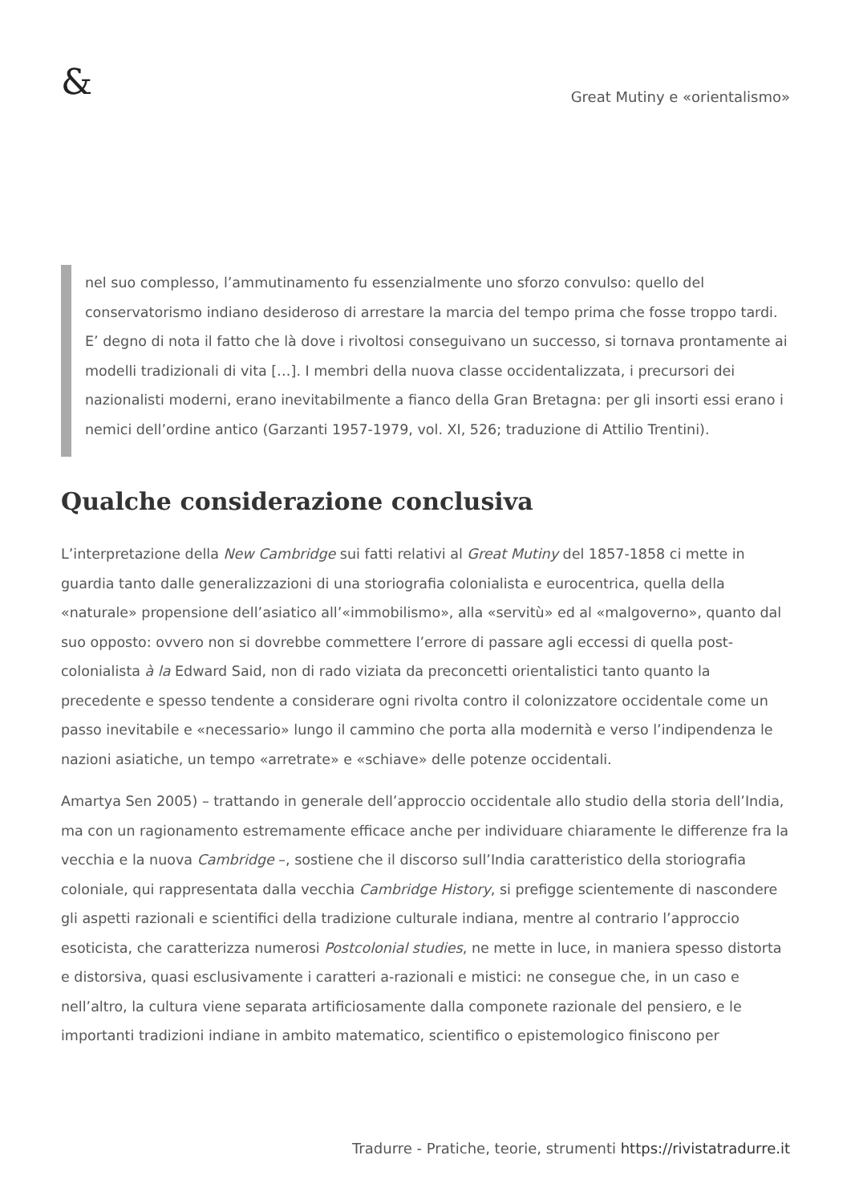&
Great Mutiny e «orientalismo»
nel suo complesso, l’ammutinamento fu essenzialmente uno sforzo convulso: quello del conservatorismo indiano desideroso di arrestare la marcia del tempo prima che fosse troppo tardi. E’ degno di nota il fatto che là dove i rivoltosi conseguivano un successo, si tornava prontamente ai modelli tradizionali di vita […]. I membri della nuova classe occidentalizzata, i precursori dei nazionalisti moderni, erano inevitabilmente a fianco della Gran Bretagna: per gli insorti essi erano i nemici dell’ordine antico (Garzanti 1957-1979, vol. XI, 526; traduzione di Attilio Trentini).
Qualche considerazione conclusiva
L’interpretazione della New Cambridge sui fatti relativi al Great Mutiny del 1857-1858 ci mette in guardia tanto dalle generalizzazioni di una storiografia colonialista e eurocentrica, quella della «naturale» propensione dell’asiatico all’«immobilismo», alla «servitù» ed al «malgoverno», quanto dal suo opposto: ovvero non si dovrebbe commettere l’errore di passare agli eccessi di quella post-colonialista à la Edward Said, non di rado viziata da preconcetti orientalistici tanto quanto la precedente e spesso tendente a considerare ogni rivolta contro il colonizzatore occidentale come un passo inevitabile e «necessario» lungo il cammino che porta alla modernità e verso l’indipendenza le nazioni asiatiche, un tempo «arretrate» e «schiave» delle potenze occidentali.
Amartya Sen 2005) – trattando in generale dell’approccio occidentale allo studio della storia dell’India, ma con un ragionamento estremamente efficace anche per individuare chiaramente le differenze fra la vecchia e la nuova Cambridge –, sostiene che il discorso sull’India caratteristico della storiografia coloniale, qui rappresentata dalla vecchia Cambridge History, si prefigge scientemente di nascondere gli aspetti razionali e scientifici della tradizione culturale indiana, mentre al contrario l’approccio esoticista, che caratterizza numerosi Postcolonial studies, ne mette in luce, in maniera spesso distorta e distorsiva, quasi esclusivamente i caratteri a-razionali e mistici: ne consegue che, in un caso e nell’altro, la cultura viene separata artificiosamente dalla componete razionale del pensiero, e le importanti tradizioni indiane in ambito matematico, scientifico o epistemologico finiscono per
Tradurre - Pratiche, teorie, strumenti https://rivistatradurre.it